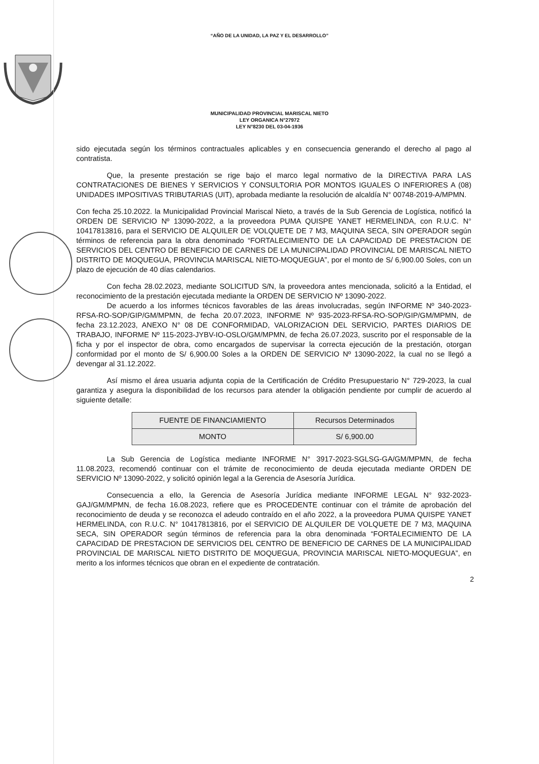“AÑO DE LA UNIDAD, LA PAZ Y EL DESARROLLO”
MUNICIPALIDAD PROVINCIAL MARISCAL NIETO
LEY ORGANICA N°27972
LEY N°8230 DEL 03-04-1936
sido ejecutada según los términos contractuales aplicables y en consecuencia generando el derecho al pago al contratista.
Que, la presente prestación se rige bajo el marco legal normativo de la DIRECTIVA PARA LAS CONTRATACIONES DE BIENES Y SERVICIOS Y CONSULTORIA POR MONTOS IGUALES O INFERIORES A (08) UNIDADES IMPOSITIVAS TRIBUTARIAS (UIT), aprobada mediante la resolución de alcaldía N° 00748-2019-A/MPMN.
Con fecha 25.10.2022. la Municipalidad Provincial Mariscal Nieto, a través de la Sub Gerencia de Logística, notificó la ORDEN DE SERVICIO Nº 13090-2022, a la proveedora PUMA QUISPE YANET HERMELINDA, con R.U.C. N° 10417813816, para el SERVICIO DE ALQUILER DE VOLQUETE DE 7 M3, MAQUINA SECA, SIN OPERADOR según términos de referencia para la obra denominado “FORTALECIMIENTO DE LA CAPACIDAD DE PRESTACION DE SERVICIOS DEL CENTRO DE BENEFICIO DE CARNES DE LA MUNICIPALIDAD PROVINCIAL DE MARISCAL NIETO DISTRITO DE MOQUEGUA, PROVINCIA MARISCAL NIETO-MOQUEGUA”, por el monto de S/ 6,900.00 Soles, con un plazo de ejecución de 40 días calendarios.
Con fecha 28.02.2023, mediante SOLICITUD S/N, la proveedora antes mencionada, solicitó a la Entidad, el reconocimiento de la prestación ejecutada mediante la ORDEN DE SERVICIO Nº 13090-2022.
De acuerdo a los informes técnicos favorables de las áreas involucradas, según INFORME Nº 340-2023-RFSA-RO-SOP/GIP/GM/MPMN, de fecha 20.07.2023, INFORME Nº 935-2023-RFSA-RO-SOP/GIP/GM/MPMN, de fecha 23.12.2023, ANEXO N° 08 DE CONFORMIDAD, VALORIZACION DEL SERVICIO, PARTES DIARIOS DE TRABAJO, INFORME Nº 115-2023-JYBV-IO-OSLO/GM/MPMN, de fecha 26.07.2023, suscrito por el responsable de la ficha y por el inspector de obra, como encargados de supervisar la correcta ejecución de la prestación, otorgan conformidad por el monto de S/ 6,900.00 Soles a la ORDEN DE SERVICIO Nº 13090-2022, la cual no se llegó a devengar al 31.12.2022.
Así mismo el área usuaria adjunta copia de la Certificación de Crédito Presupuestario N° 729-2023, la cual garantiza y asegura la disponibilidad de los recursos para atender la obligación pendiente por cumplir de acuerdo al siguiente detalle:
| FUENTE DE FINANCIAMIENTO | Recursos Determinados |
| MONTO | S/ 6,900.00 |
La Sub Gerencia de Logística mediante INFORME N° 3917-2023-SGLSG-GA/GM/MPMN, de fecha 11.08.2023, recomendó continuar con el trámite de reconocimiento de deuda ejecutada mediante ORDEN DE SERVICIO Nº 13090-2022, y solicitó opinión legal a la Gerencia de Asesoría Jurídica.
Consecuencia a ello, la Gerencia de Asesoría Jurídica mediante INFORME LEGAL N° 932-2023-GAJ/GM/MPMN, de fecha 16.08.2023, refiere que es PROCEDENTE continuar con el trámite de aprobación del reconocimiento de deuda y se reconozca el adeudo contraído en el año 2022, a la proveedora PUMA QUISPE YANET HERMELINDA, con R.U.C. N° 10417813816, por el SERVICIO DE ALQUILER DE VOLQUETE DE 7 M3, MAQUINA SECA, SIN OPERADOR según términos de referencia para la obra denominada “FORTALECIMIENTO DE LA CAPACIDAD DE PRESTACION DE SERVICIOS DEL CENTRO DE BENEFICIO DE CARNES DE LA MUNICIPALIDAD PROVINCIAL DE MARISCAL NIETO DISTRITO DE MOQUEGUA, PROVINCIA MARISCAL NIETO-MOQUEGUA”, en merito a los informes técnicos que obran en el expediente de contratación.
2